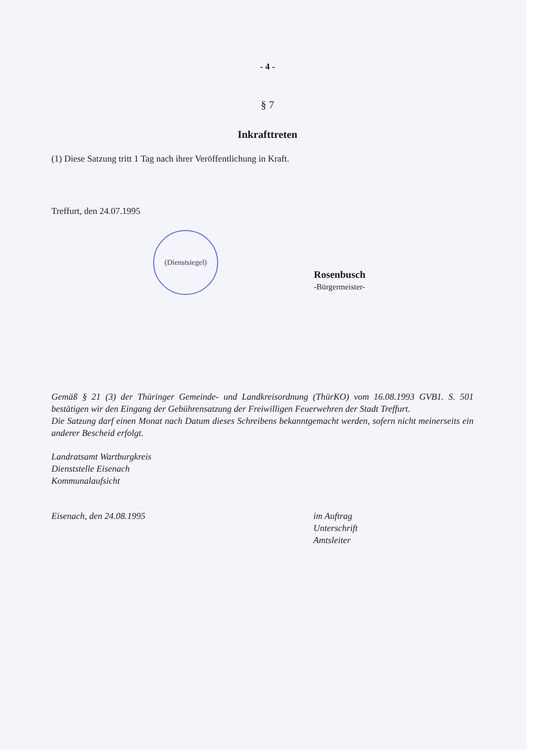- 4 -
§ 7
Inkrafttreten
(1) Diese Satzung tritt 1 Tag nach ihrer Veröffentlichung in Kraft.
Treffurt, den 24.07.1995
(Dienstsiegel)
Rosenbusch
-Bürgermeister-
Gemäß § 21 (3) der Thüringer Gemeinde- und Landkreisordnung (ThürKO) vom 16.08.1993 GVB1. S. 501 bestätigen wir den Eingang der Gebührensatzung der Freiwilligen Feuerwehren der Stadt Treffurt.
Die Satzung darf einen Monat nach Datum dieses Schreibens bekanntgemacht werden, sofern nicht meinerseits ein anderer Bescheid erfolgt.
Landratsamt Wartburgkreis
Dienststelle Eisenach
Kommunalaufsicht
Eisenach, den 24.08.1995 im Auftrag
Unterschrift
Amtsleiter